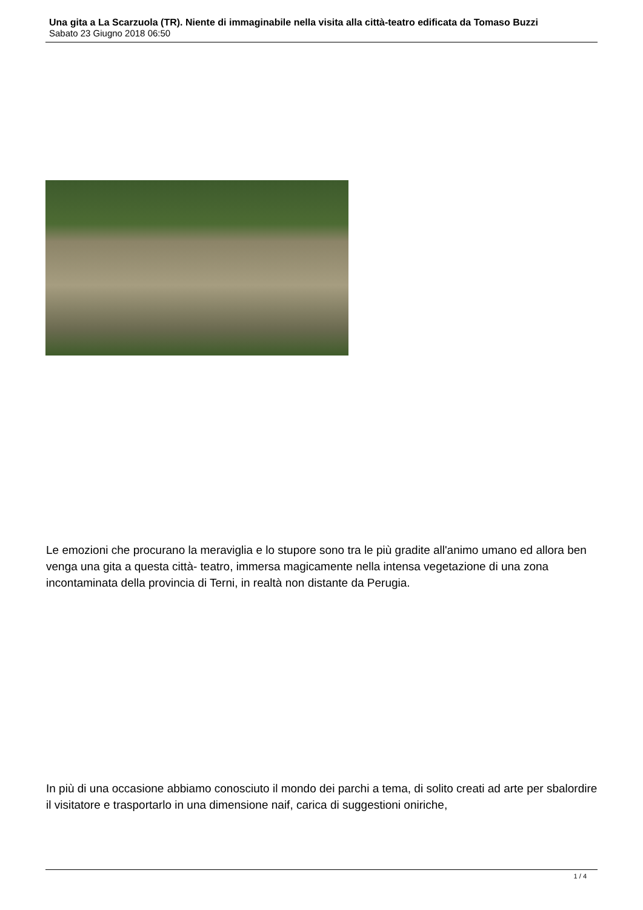Una gita a La Scarzuola (TR). Niente di immaginabile nella visita alla città-teatro edificata da Tomaso Buzzi
Sabato 23 Giugno 2018 06:50
Le emozioni che procurano la meraviglia e lo stupore sono tra le più gradite all'animo umano ed allora ben venga una gita a questa città- teatro, immersa magicamente nella intensa vegetazione di una zona incontaminata della provincia di Terni, in realtà non distante da Perugia.
In più di una occasione abbiamo conosciuto il mondo dei parchi a tema, di solito creati ad arte per sbalordire il visitatore e trasportarlo in una dimensione naif, carica di suggestioni oniriche,
1 / 4